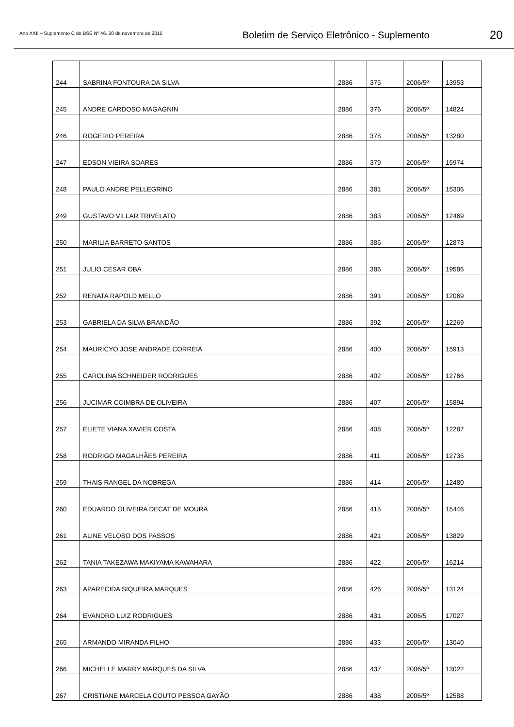Ano XXII – Suplemento C do BSE Nº 46. 20 de novembro de 2015
Boletim de Serviço Eletrônico - Suplemento
20
| 244 | SABRINA FONTOURA DA SILVA | 2886 | 375 | 2006/5º | 13953 |
| 245 | ANDRE CARDOSO MAGAGNIN | 2886 | 376 | 2006/5º | 14824 |
| 246 | ROGERIO PEREIRA | 2886 | 378 | 2006/5º | 13280 |
| 247 | EDSON VIEIRA SOARES | 2886 | 379 | 2006/5º | 15974 |
| 248 | PAULO ANDRE PELLEGRINO | 2886 | 381 | 2006/5º | 15306 |
| 249 | GUSTAVO VILLAR TRIVELATO | 2886 | 383 | 2006/5º | 12469 |
| 250 | MARILIA BARRETO SANTOS | 2886 | 385 | 2006/5º | 12873 |
| 251 | JULIO CESAR OBA | 2886 | 386 | 2006/5º | 19586 |
| 252 | RENATA RAPOLD MELLO | 2886 | 391 | 2006/5º | 12069 |
| 253 | GABRIELA DA SILVA BRANDÃO | 2886 | 392 | 2006/5º | 12269 |
| 254 | MAURICYO JOSE ANDRADE CORREIA | 2886 | 400 | 2006/5º | 15913 |
| 255 | CAROLINA SCHNEIDER RODRIGUES | 2886 | 402 | 2006/5º | 12766 |
| 256 | JUCIMAR COIMBRA DE OLIVEIRA | 2886 | 407 | 2006/5º | 15894 |
| 257 | ELIETE VIANA XAVIER COSTA | 2886 | 408 | 2006/5º | 12287 |
| 258 | RODRIGO MAGALHÃES PEREIRA | 2886 | 411 | 2006/5º | 12735 |
| 259 | THAIS RANGEL DA NOBREGA | 2886 | 414 | 2006/5º | 12480 |
| 260 | EDUARDO OLIVEIRA DECAT DE MOURA | 2886 | 415 | 2006/5º | 15446 |
| 261 | ALINE VELOSO DOS PASSOS | 2886 | 421 | 2006/5º | 13829 |
| 262 | TANIA TAKEZAWA MAKIYAMA KAWAHARA | 2886 | 422 | 2006/5º | 16214 |
| 263 | APARECIDA SIQUEIRA MARQUES | 2886 | 426 | 2006/5º | 13124 |
| 264 | EVANDRO LUIZ RODRIGUES | 2886 | 431 | 2006/5 | 17027 |
| 265 | ARMANDO MIRANDA FILHO | 2886 | 433 | 2006/5º | 13040 |
| 266 | MICHELLE MARRY MARQUES DA SILVA | 2886 | 437 | 2006/5º | 13022 |
| 267 | CRISTIANE MARCELA COUTO PESSOA GAYÃO | 2886 | 438 | 2006/5º | 12588 |